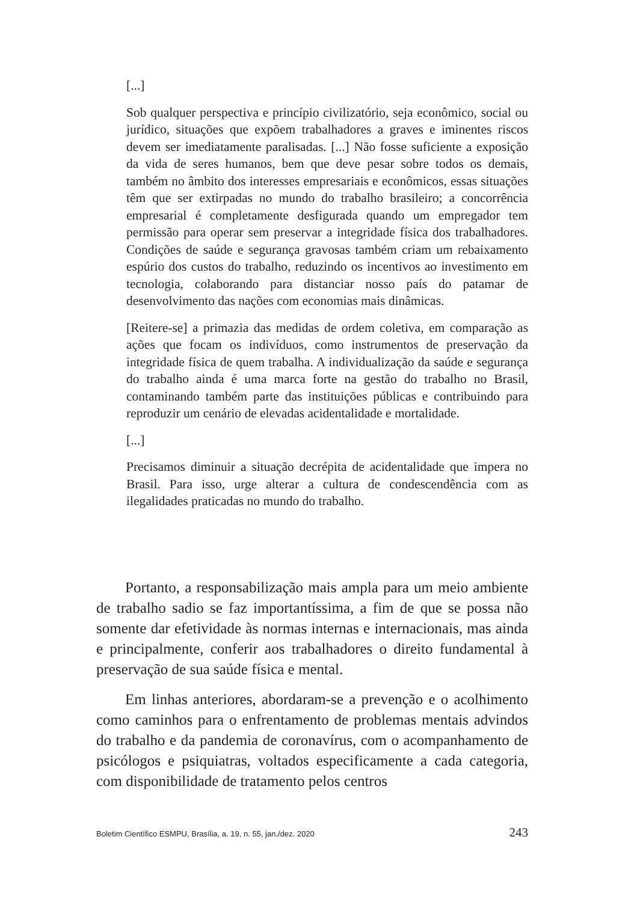[...]
Sob qualquer perspectiva e princípio civilizatório, seja econômico, social ou jurídico, situações que expõem trabalhadores a graves e iminentes riscos devem ser imediatamente paralisadas. [...] Não fosse suficiente a exposição da vida de seres humanos, bem que deve pesar sobre todos os demais, também no âmbito dos interesses empresariais e econômicos, essas situações têm que ser extirpadas no mundo do trabalho brasileiro; a concorrência empresarial é completamente desfigurada quando um empregador tem permissão para operar sem preservar a integridade física dos trabalhadores. Condições de saúde e segurança gravosas também criam um rebaixamento espúrio dos custos do trabalho, reduzindo os incentivos ao investimento em tecnologia, colaborando para distanciar nosso país do patamar de desenvolvimento das nações com economias mais dinâmicas.
[Reitere-se] a primazia das medidas de ordem coletiva, em comparação as ações que focam os indivíduos, como instrumentos de preservação da integridade física de quem trabalha. A individualização da saúde e segurança do trabalho ainda é uma marca forte na gestão do trabalho no Brasil, contaminando também parte das instituições públicas e contribuindo para reproduzir um cenário de elevadas acidentalidade e mortalidade.
[...]
Precisamos diminuir a situação decrépita de acidentalidade que impera no Brasil. Para isso, urge alterar a cultura de condescendência com as ilegalidades praticadas no mundo do trabalho.
Portanto, a responsabilização mais ampla para um meio ambiente de trabalho sadio se faz importantíssima, a fim de que se possa não somente dar efetividade às normas internas e internacionais, mas ainda e principalmente, conferir aos trabalhadores o direito fundamental à preservação de sua saúde física e mental.
Em linhas anteriores, abordaram-se a prevenção e o acolhimento como caminhos para o enfrentamento de problemas mentais advindos do trabalho e da pandemia de coronavírus, com o acompanhamento de psicólogos e psiquiatras, voltados especificamente a cada categoria, com disponibilidade de tratamento pelos centros
Boletim Científico ESMPU, Brasília, a. 19, n. 55, jan./dez. 2020 243